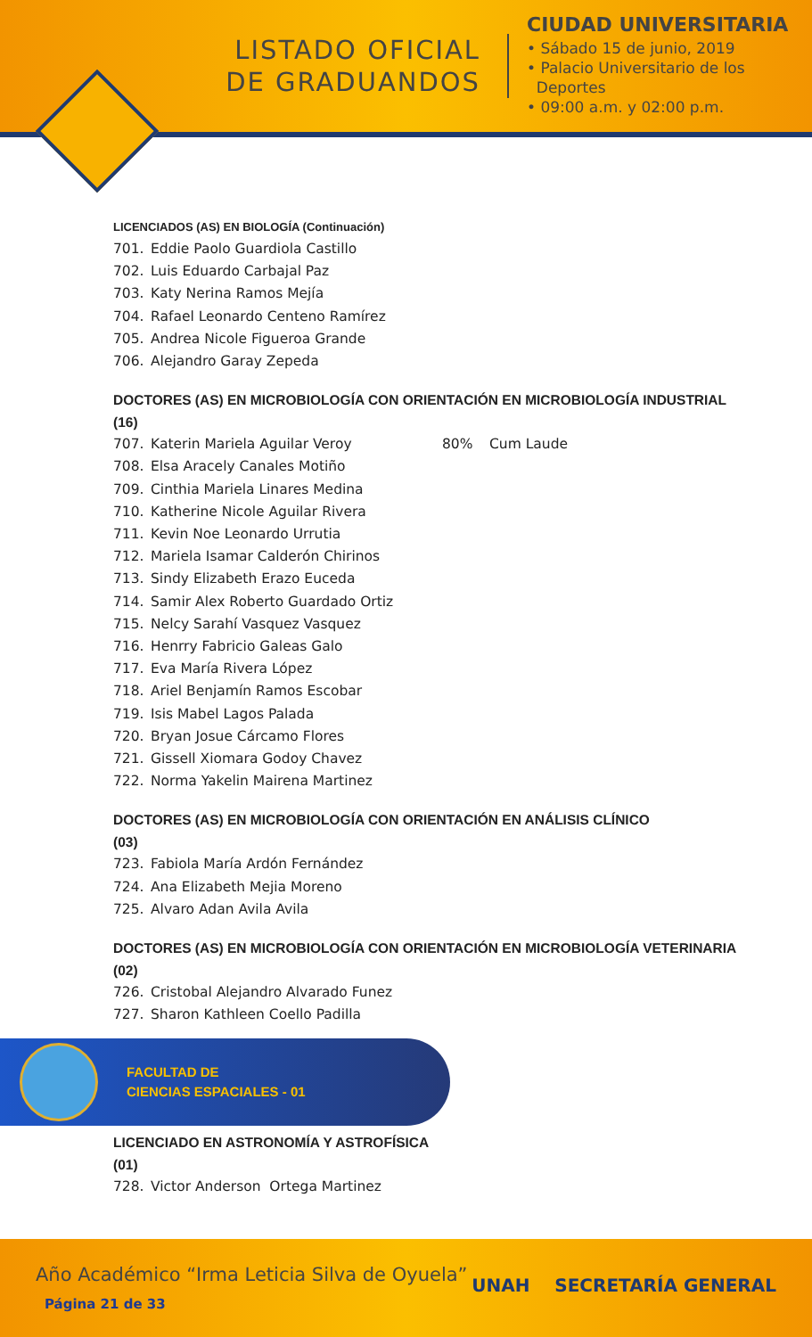LISTADO OFICIAL
DE GRADUANDOS
CIUDAD UNIVERSITARIA
• Sábado 15 de junio, 2019
• Palacio Universitario de los
Deportes
• 09:00 a.m. y 02:00 p.m.
LICENCIADOS (AS) EN BIOLOGÍA (Continuación)
701. Eddie Paolo Guardiola Castillo
702. Luis Eduardo Carbajal Paz
703. Katy Nerina Ramos Mejía
704. Rafael Leonardo Centeno Ramírez
705. Andrea Nicole Figueroa Grande
706. Alejandro Garay Zepeda
DOCTORES (AS) EN MICROBIOLOGÍA CON ORIENTACIÓN EN MICROBIOLOGÍA INDUSTRIAL
(16)
707. Katerin Mariela Aguilar Veroy 80% Cum Laude
708. Elsa Aracely Canales Motiño
709. Cinthia Mariela Linares Medina
710. Katherine Nicole Aguilar Rivera
711. Kevin Noe Leonardo Urrutia
712. Mariela Isamar Calderón Chirinos
713. Sindy Elizabeth Erazo Euceda
714. Samir Alex Roberto Guardado Ortiz
715. Nelcy Sarahí Vasquez Vasquez
716. Henrry Fabricio Galeas Galo
717. Eva María Rivera López
718. Ariel Benjamín Ramos Escobar
719. Isis Mabel Lagos Palada
720. Bryan Josue Cárcamo Flores
721. Gissell Xiomara Godoy Chavez
722. Norma Yakelin Mairena Martinez
DOCTORES (AS) EN MICROBIOLOGÍA CON ORIENTACIÓN EN ANÁLISIS CLÍNICO
(03)
723. Fabiola María Ardón Fernández
724. Ana Elizabeth Mejia Moreno
725. Alvaro Adan Avila Avila
DOCTORES (AS) EN MICROBIOLOGÍA CON ORIENTACIÓN EN MICROBIOLOGÍA VETERINARIA
(02)
726. Cristobal Alejandro Alvarado Funez
727. Sharon Kathleen Coello Padilla
FACULTAD DE
CIENCIAS ESPACIALES - 01
LICENCIADO EN ASTRONOMÍA Y ASTROFÍSICA
(01)
728. Victor Anderson Ortega Martinez
Año Académico “Irma Leticia Silva de Oyuela”
Página 21 de 33
UNAH SECRETARÍA GENERAL